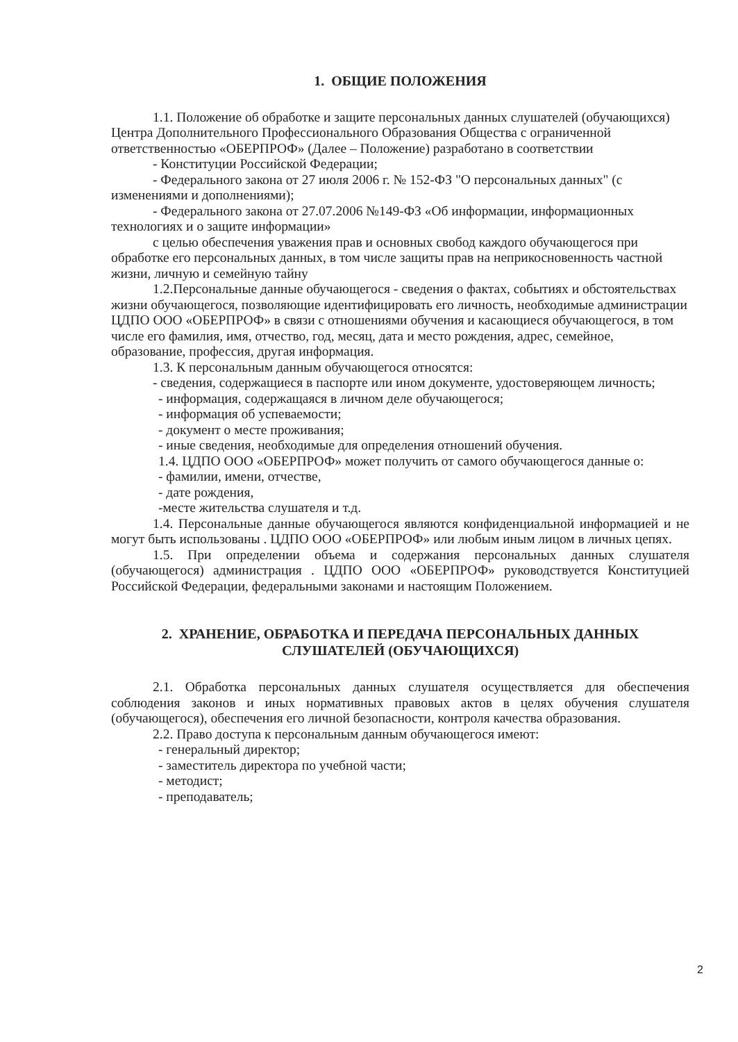1. ОБЩИЕ ПОЛОЖЕНИЯ
1.1. Положение об обработке и защите персональных данных слушателей (обучающихся) Центра Дополнительного Профессионального Образования Общества с ограниченной ответственностью «ОБЕРПРОФ» (Далее – Положение) разработано в соответствии
- Конституции Российской Федерации;
- Федерального закона от 27 июля 2006 г. № 152-ФЗ "О персональных данных" (с изменениями и дополнениями);
- Федерального закона от 27.07.2006 №149-ФЗ «Об информации, информационных технологиях и о защите информации»
с целью обеспечения уважения прав и основных свобод каждого обучающегося при обработке его персональных данных, в том числе защиты прав на неприкосновенность частной жизни, личную и семейную тайну
1.2.Персональные данные обучающегося - сведения о фактах, событиях и обстоятельствах жизни обучающегося, позволяющие идентифицировать его личность, необходимые администрации ЦДПО ООО «ОБЕРПРОФ» в связи с отношениями обучения и касающиеся обучающегося, в том числе его фамилия, имя, отчество, год, месяц, дата и место рождения, адрес, семейное, образование, профессия, другая информация.
1.3. К персональным данным обучающегося относятся:
- сведения, содержащиеся в паспорте или ином документе, удостоверяющем личность;
- информация, содержащаяся в личном деле обучающегося;
- информация об успеваемости;
- документ о месте проживания;
- иные сведения, необходимые для определения отношений обучения.
1.4. ЦДПО ООО «ОБЕРПРОФ» может получить от самого обучающегося данные о:
- фамилии, имени, отчестве,
- дате рождения,
-месте жительства слушателя и т.д.
1.4. Персональные данные обучающегося являются конфиденциальной информацией и не могут быть использованы . ЦДПО ООО «ОБЕРПРОФ» или любым иным лицом в личных цепях.
1.5. При определении объема и содержания персональных данных слушателя (обучающегося) администрация . ЦДПО ООО «ОБЕРПРОФ» руководствуется Конституцией Российской Федерации, федеральными законами и настоящим Положением.
2. ХРАНЕНИЕ, ОБРАБОТКА И ПЕРЕДАЧА ПЕРСОНАЛЬНЫХ ДАННЫХ
СЛУШАТЕЛЕЙ (ОБУЧАЮЩИХСЯ)
2.1. Обработка персональных данных слушателя осуществляется для обеспечения соблюдения законов и иных нормативных правовых актов в целях обучения слушателя (обучающегося), обеспечения его личной безопасности, контроля качества образования.
2.2. Право доступа к персональным данным обучающегося имеют:
- генеральный директор;
- заместитель директора по учебной части;
- методист;
- преподаватель;
2